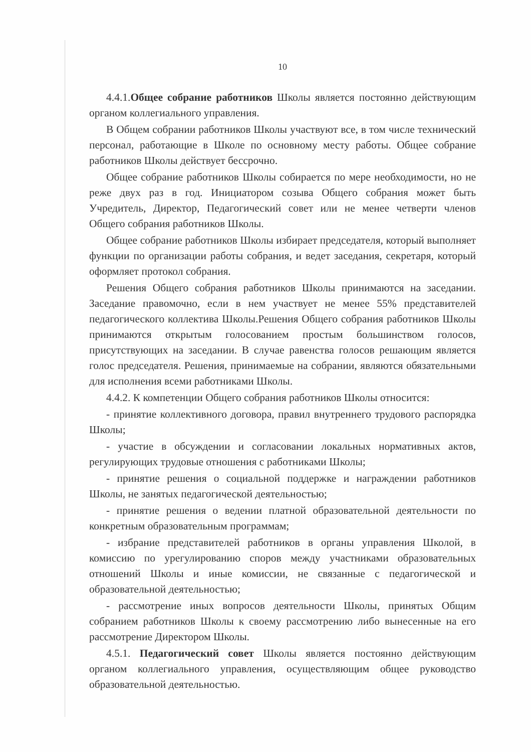10
4.4.1.Общее собрание работников Школы является постоянно действующим органом коллегиального управления.
В Общем собрании работников Школы участвуют все, в том числе технический персонал, работающие в Школе по основному месту работы. Общее собрание работников Школы действует бессрочно.
Общее собрание работников Школы собирается по мере необходимости, но не реже двух раз в год. Инициатором созыва Общего собрания может быть Учредитель, Директор, Педагогический совет или не менее четверти членов Общего собрания работников Школы.
Общее собрание работников Школы избирает председателя, который выполняет функции по организации работы собрания, и ведет заседания, секретаря, который оформляет протокол собрания.
Решения Общего собрания работников Школы принимаются на заседании. Заседание правомочно, если в нем участвует не менее 55% представителей педагогического коллектива Школы.Решения Общего собрания работников Школы принимаются открытым голосованием простым большинством голосов, присутствующих на заседании. В случае равенства голосов решающим является голос председателя. Решения, принимаемые на собрании, являются обязательными для исполнения всеми работниками Школы.
4.4.2. К компетенции Общего собрания работников Школы относится:
- принятие коллективного договора, правил внутреннего трудового распорядка Школы;
- участие в обсуждении и согласовании локальных нормативных актов, регулирующих трудовые отношения с работниками Школы;
- принятие решения о социальной поддержке и награждении работников Школы, не занятых педагогической деятельностью;
- принятие решения о ведении платной образовательной деятельности по конкретным образовательным программам;
- избрание представителей работников в органы управления Школой, в комиссию по урегулированию споров между участниками образовательных отношений Школы и иные комиссии, не связанные с педагогической и образовательной деятельностью;
- рассмотрение иных вопросов деятельности Школы, принятых Общим собранием работников Школы к своему рассмотрению либо вынесенные на его рассмотрение Директором Школы.
4.5.1. Педагогический совет Школы является постоянно действующим органом коллегиального управления, осуществляющим общее руководство образовательной деятельностью.